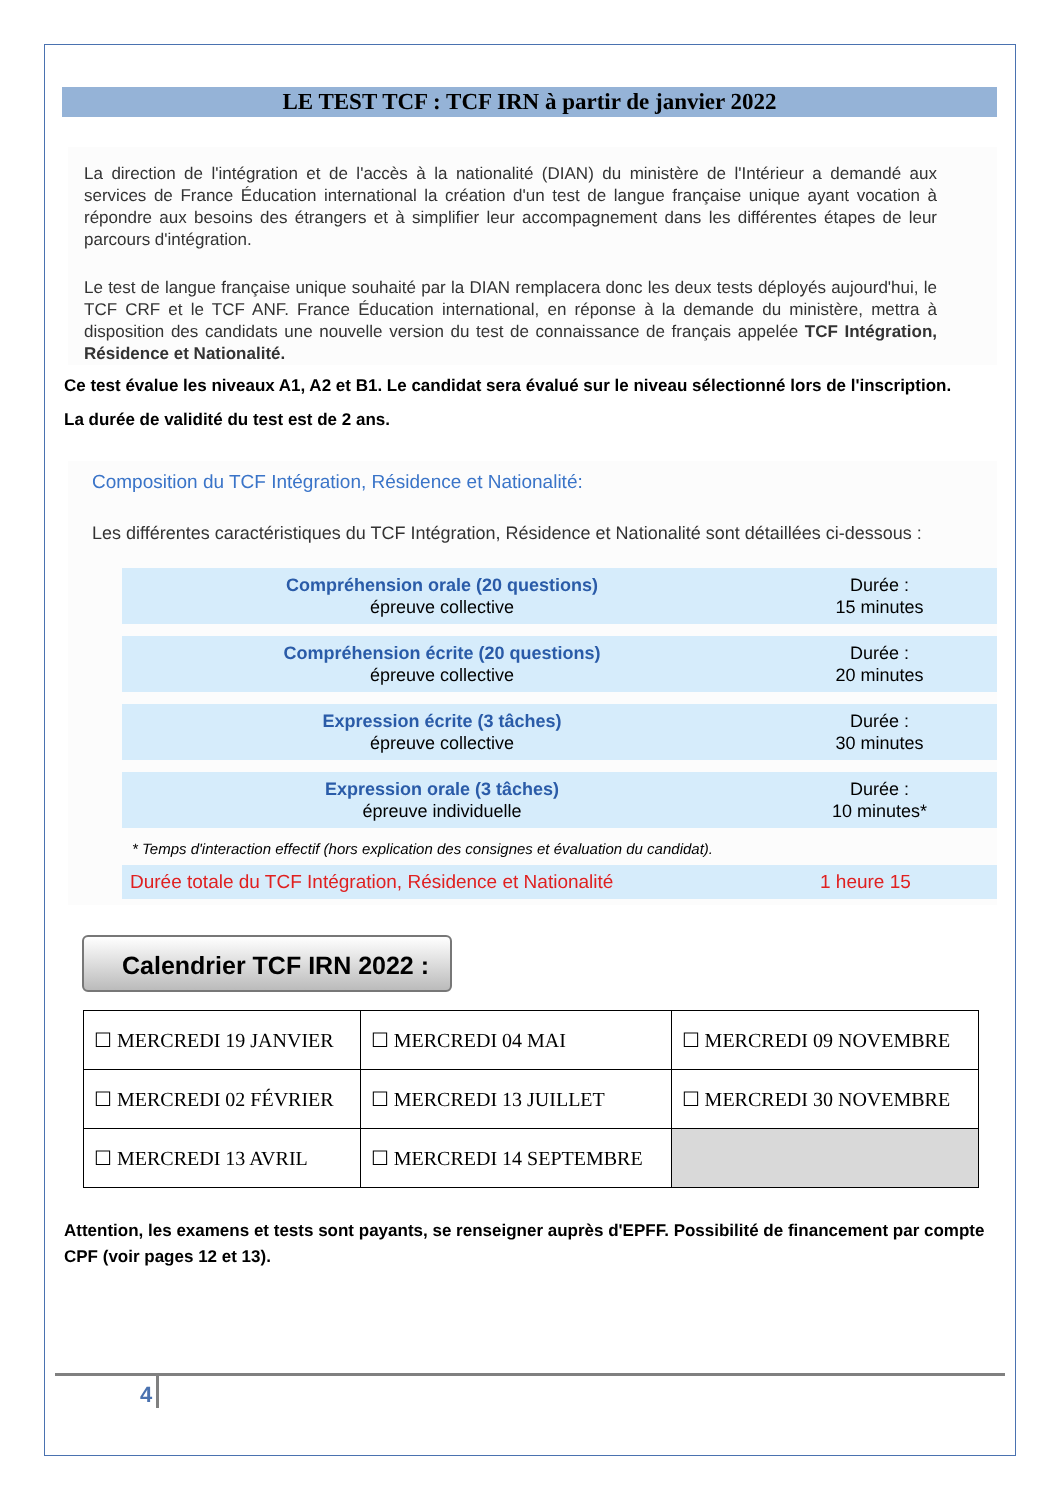LE TEST TCF : TCF IRN à partir de janvier 2022
La direction de l'intégration et de l'accès à la nationalité (DIAN) du ministère de l'Intérieur a demandé aux services de France Éducation international la création d'un test de langue française unique ayant vocation à répondre aux besoins des étrangers et à simplifier leur accompagnement dans les différentes étapes de leur parcours d'intégration.
Le test de langue française unique souhaité par la DIAN remplacera donc les deux tests déployés aujourd'hui, le TCF CRF et le TCF ANF. France Éducation international, en réponse à la demande du ministère, mettra à disposition des candidats une nouvelle version du test de connaissance de français appelée TCF Intégration, Résidence et Nationalité.
Ce test évalue les niveaux A1, A2 et B1. Le candidat sera évalué sur le niveau sélectionné lors de l'inscription.
La durée de validité du test est de 2 ans.
Composition du TCF Intégration, Résidence et Nationalité:
Les différentes caractéristiques du TCF Intégration, Résidence et Nationalité sont détaillées ci-dessous :
Compréhension orale (20 questions)
épreuve collective
Durée :
15 minutes
Compréhension écrite (20 questions)
épreuve collective
Durée :
20 minutes
Expression écrite (3 tâches)
épreuve collective
Durée :
30 minutes
Expression orale (3 tâches)
épreuve individuelle
Durée :
10 minutes*
* Temps d'interaction effectif (hors explication des consignes et évaluation du candidat).
Durée totale du TCF Intégration, Résidence et Nationalité 1 heure 15
Calendrier TCF IRN 2022 :
| ☐ MERCREDI 19 JANVIER | ☐ MERCREDI 04 MAI | ☐ MERCREDI 09 NOVEMBRE |
| ☐ MERCREDI 02 FÉVRIER | ☐ MERCREDI 13 JUILLET | ☐ MERCREDI 30 NOVEMBRE |
| ☐ MERCREDI 13 AVRIL | ☐ MERCREDI 14 SEPTEMBRE | |
Attention, les examens et tests sont payants, se renseigner auprès d'EPFF. Possibilité de financement par compte CPF (voir pages 12 et 13).
4